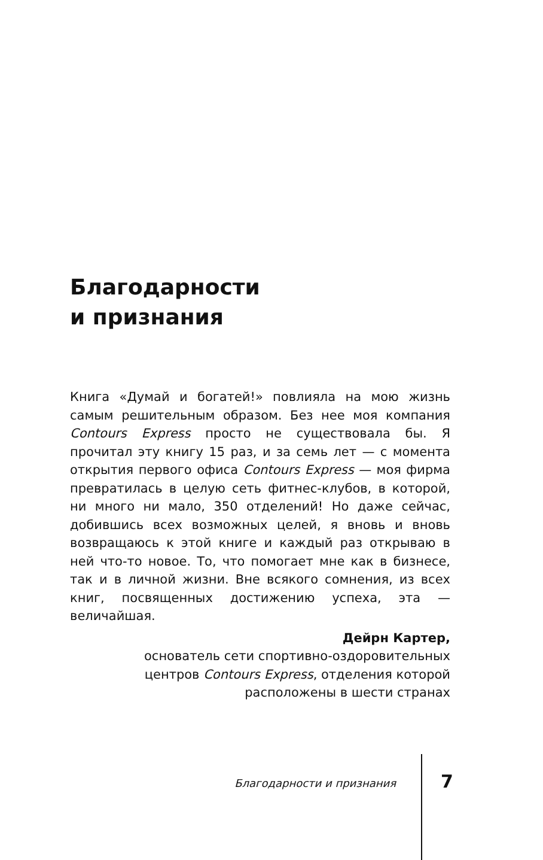Благодарности
и признания
Книга «Думай и богатей!» повлияла на мою жизнь самым решительным образом. Без нее моя компания Contours Express просто не существовала бы. Я прочитал эту книгу 15 раз, и за семь лет — с момента открытия первого офиса Contours Express — моя фирма превратилась в целую сеть фитнес-клубов, в которой, ни много ни мало, 350 отделений! Но даже сейчас, добившись всех возможных целей, я вновь и вновь возвращаюсь к этой книге и каждый раз открываю в ней что-то новое. То, что помогает мне как в бизнесе, так и в личной жизни. Вне всякого сомнения, из всех книг, посвященных достижению успеха, эта — величайшая.
Дейрн Картер,
основатель сети спортивно-оздоровительных
центров Contours Express, отделения которой
расположены в шести странах
Благодарности и признания 7